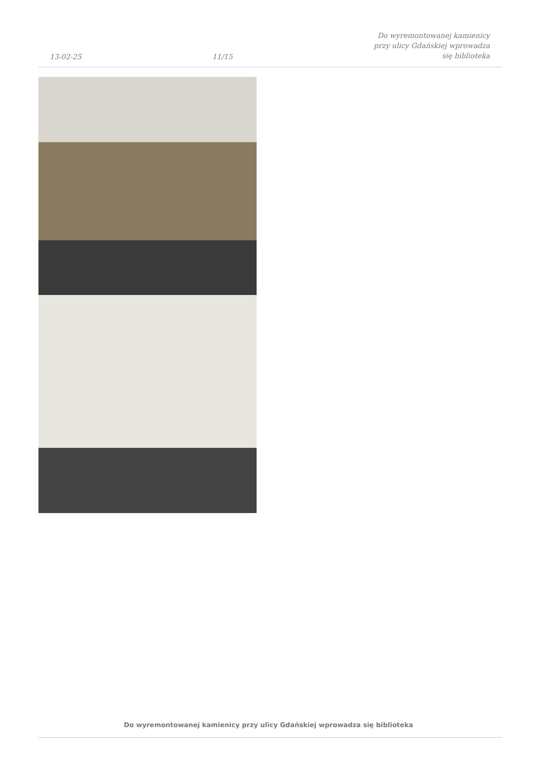13-02-25 11/15 Do wyremontowanej kamienicy przy ulicy Gdańskiej wprowadza się biblioteka
Do wyremontowanej kamienicy przy ulicy Gdańskiej wprowadza się biblioteka